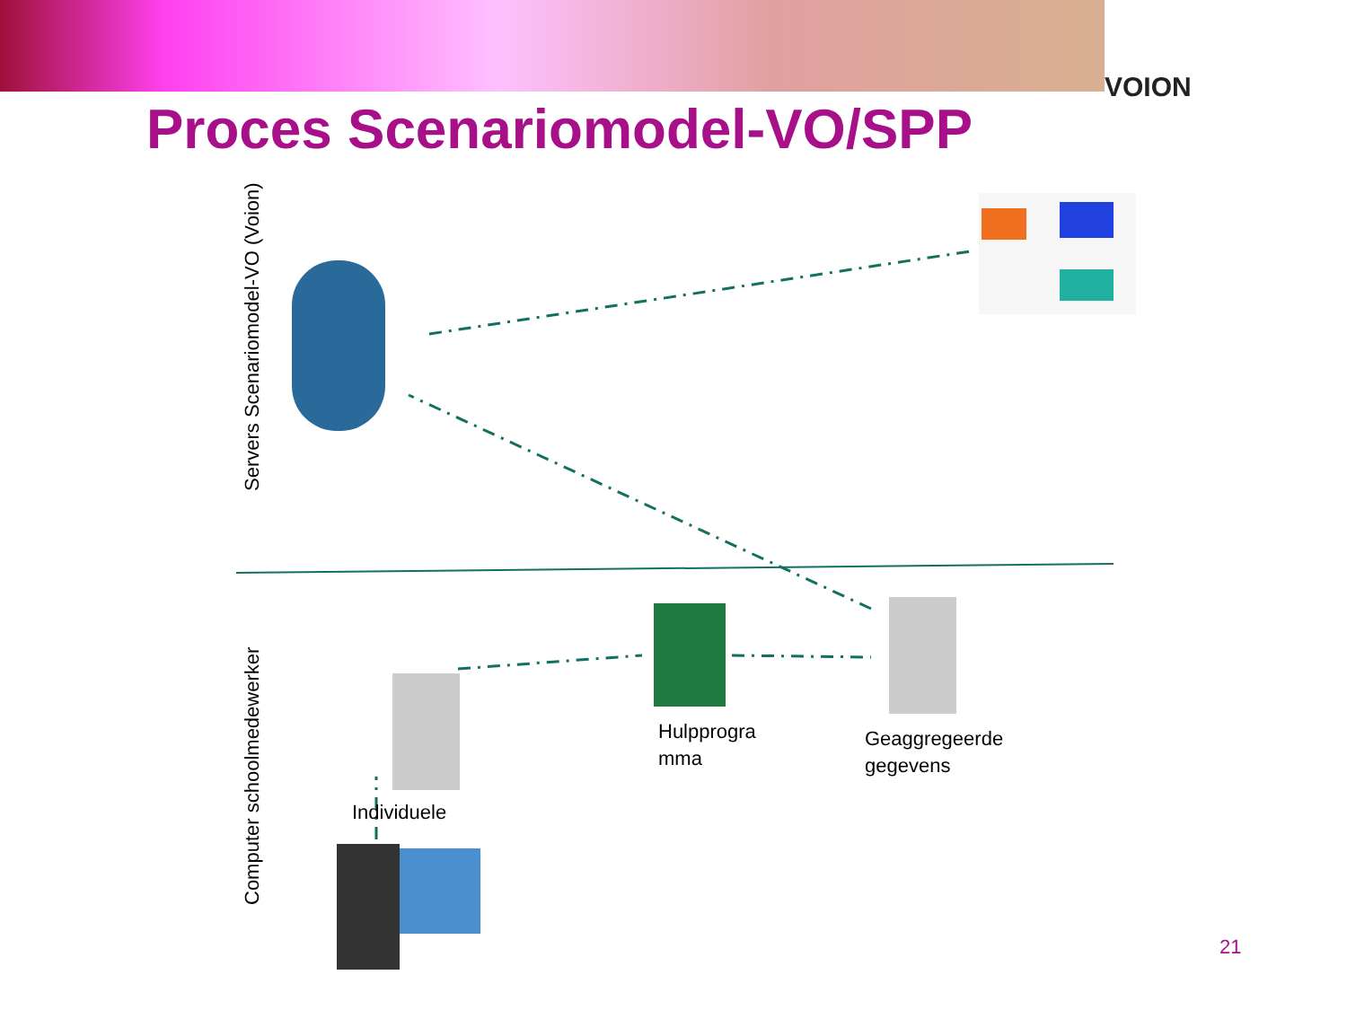VOION
Proces Scenariomodel-VO/SPP
Servers Scenariomodel-VO (Voion)
Computer schoolmedewerker
Hulpprogra
mma
Geaggregeerde
gegevens
Individuele
21